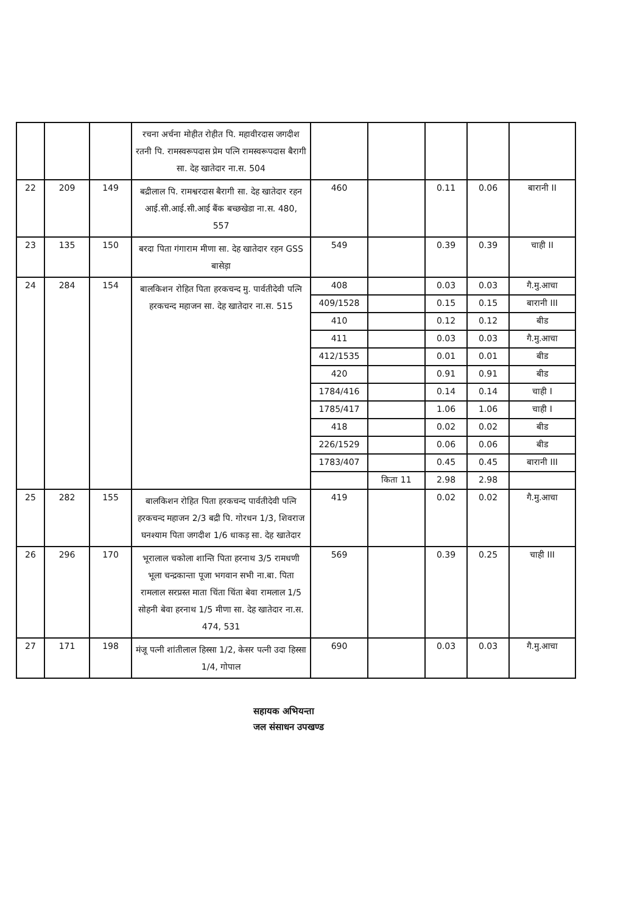| | | | रचना अर्चना मोहीत रोहीत पि. महावीरदास जगदीश रतनी पि. रामस्वरूपदास प्रेम पत्नि रामस्वरूपदास बैरागी सा. देह खातेदार ना.स. 504 | | | | | |
| 22 | 209 | 149 | बद्रीलाल पि. रामश्वरदास बैरागी सा. देह खातेदार रहन आई.सी.आई.सी.आई बैंक बच्छखेडा ना.स. 480, 557 | 460 | | 0.11 | 0.06 | बारानी II |
| 23 | 135 | 150 | बरदा पिता गंगाराम मीणा सा. देह खातेदार रहन GSS बासेड़ा | 549 | | 0.39 | 0.39 | चाही II |
| 24 | 284 | 154 | बालकिशन रोहित पिता हरकचन्द मु. पार्वतीदेवी पत्नि हरकचन्द महाजन सा. देह खातेदार ना.स. 515 | 408 | | 0.03 | 0.03 | गै.मु.आचा |
| | | | | 409/1528 | | 0.15 | 0.15 | बारानी III |
| | | | | 410 | | 0.12 | 0.12 | बीड |
| | | | | 411 | | 0.03 | 0.03 | गै.मु.आचा |
| | | | | 412/1535 | | 0.01 | 0.01 | बीड |
| | | | | 420 | | 0.91 | 0.91 | बीड |
| | | | | 1784/416 | | 0.14 | 0.14 | चाही I |
| | | | | 1785/417 | | 1.06 | 1.06 | चाही I |
| | | | | 418 | | 0.02 | 0.02 | बीड |
| | | | | 226/1529 | | 0.06 | 0.06 | बीड |
| | | | | 1783/407 | | 0.45 | 0.45 | बारानी III |
| | | | | | किता 11 | 2.98 | 2.98 | |
| 25 | 282 | 155 | बालकिशन रोहित पिता हरकचन्द पार्वतीदेवी पत्नि हरकचन्द महाजन 2/3 बद्री पि. गोरधन 1/3, शिवराज घनश्याम पिता जगदीश 1/6 धाकड़ सा. देह खातेदार | 419 | | 0.02 | 0.02 | गै.मु.आचा |
| 26 | 296 | 170 | भूरालाल चकोला शान्ति पिता हरनाथ 3/5 रामधणी भूला चन्द्रकान्ता पूजा भगवान सभी ना.बा. पिता रामलाल सरप्रस्त माता चिंता चिंता बेवा रामलाल 1/5 सोहनी बेवा हरनाथ 1/5 मीणा सा. देह खातेदार ना.स. 474, 531 | 569 | | 0.39 | 0.25 | चाही III |
| 27 | 171 | 198 | मंजू पत्नी शांतीलाल हिस्सा 1/2, केसर पत्नी उदा हिस्सा 1/4, गोपाल | 690 | | 0.03 | 0.03 | गै.मु.आचा |
सहायक अभियन्ता
जल संसाधन उपखण्ड